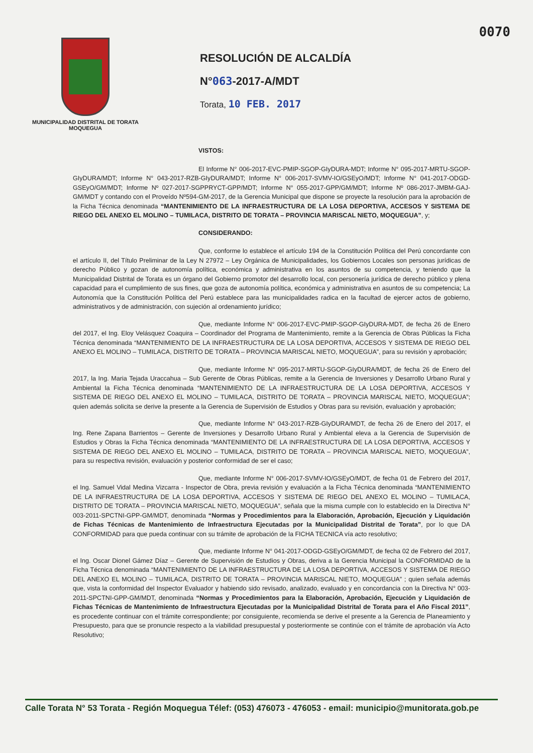0070
MUNICIPALIDAD DISTRITAL DE TORATA
MOQUEGUA
RESOLUCIÓN DE ALCALDÍA
N°063-2017-A/MDT
Torata, 10 FEB. 2017
VISTOS:
El Informe N° 006-2017-EVC-PMIP-SGOP-GIyDURA-MDT; Informe N° 095-2017-MRTU-SGOP-GIyDURA/MDT; Informe N° 043-2017-RZB-GIyDURA/MDT; Informe N° 006-2017-SVMV-IO/GSEyO/MDT; Informe N° 041-2017-ODGD-GSEyO/GM/MDT; Informe Nº 027-2017-SGPPRYCT-GPP/MDT; Informe N° 055-2017-GPP/GM/MDT; Informe Nº 086-2017-JMBM-GAJ-GM/MDT y contando con el Proveído Nº594-GM-2017, de la Gerencia Municipal que dispone se proyecte la resolución para la aprobación de la Ficha Técnica denominada “MANTENIMIENTO DE LA INFRAESTRUCTURA DE LA LOSA DEPORTIVA, ACCESOS Y SISTEMA DE RIEGO DEL ANEXO EL MOLINO – TUMILACA, DISTRITO DE TORATA – PROVINCIA MARISCAL NIETO, MOQUEGUA”, y;
CONSIDERANDO:
Que, conforme lo establece el artículo 194 de la Constitución Política del Perú concordante con el artículo II, del Título Preliminar de la Ley N 27972 – Ley Orgánica de Municipalidades, los Gobiernos Locales son personas jurídicas de derecho Público y gozan de autonomía política, económica y administrativa en los asuntos de su competencia, y teniendo que la Municipalidad Distrital de Torata es un órgano del Gobierno promotor del desarrollo local, con personería jurídica de derecho público y plena capacidad para el cumplimiento de sus fines, que goza de autonomía política, económica y administrativa en asuntos de su competencia; La Autonomía que la Constitución Política del Perú establece para las municipalidades radica en la facultad de ejercer actos de gobierno, administrativos y de administración, con sujeción al ordenamiento jurídico;
Que, mediante Informe N° 006-2017-EVC-PMIP-SGOP-GIyDURA-MDT, de fecha 26 de Enero del 2017, el Ing. Eloy Velásquez Coaquira – Coordinador del Programa de Mantenimiento, remite a la Gerencia de Obras Públicas la Ficha Técnica denominada “MANTENIMIENTO DE LA INFRAESTRUCTURA DE LA LOSA DEPORTIVA, ACCESOS Y SISTEMA DE RIEGO DEL ANEXO EL MOLINO – TUMILACA, DISTRITO DE TORATA – PROVINCIA MARISCAL NIETO, MOQUEGUA”, para su revisión y aprobación;
Que, mediante Informe N° 095-2017-MRTU-SGOP-GIyDURA/MDT, de fecha 26 de Enero del 2017, la Ing. Maria Tejada Uraccahua – Sub Gerente de Obras Públicas, remite a la Gerencia de Inversiones y Desarrollo Urbano Rural y Ambiental la Ficha Técnica denominada “MANTENIMIENTO DE LA INFRAESTRUCTURA DE LA LOSA DEPORTIVA, ACCESOS Y SISTEMA DE RIEGO DEL ANEXO EL MOLINO – TUMILACA, DISTRITO DE TORATA – PROVINCIA MARISCAL NIETO, MOQUEGUA”; quien además solicita se derive la presente a la Gerencia de Supervisión de Estudios y Obras para su revisión, evaluación y aprobación;
Que, mediante Informe N° 043-2017-RZB-GIyDURA/MDT, de fecha 26 de Enero del 2017, el Ing. Rene Zapana Barrientos – Gerente de Inversiones y Desarrollo Urbano Rural y Ambiental eleva a la Gerencia de Supervisión de Estudios y Obras la Ficha Técnica denominada “MANTENIMIENTO DE LA INFRAESTRUCTURA DE LA LOSA DEPORTIVA, ACCESOS Y SISTEMA DE RIEGO DEL ANEXO EL MOLINO – TUMILACA, DISTRITO DE TORATA – PROVINCIA MARISCAL NIETO, MOQUEGUA”, para su respectiva revisión, evaluación y posterior conformidad de ser el caso;
Que, mediante Informe N° 006-2017-SVMV-IO/GSEyO/MDT, de fecha 01 de Febrero del 2017, el Ing. Samuel Vidal Medina Vizcarra - Inspector de Obra, previa revisión y evaluación a la Ficha Técnica denominada “MANTENIMIENTO DE LA INFRAESTRUCTURA DE LA LOSA DEPORTIVA, ACCESOS Y SISTEMA DE RIEGO DEL ANEXO EL MOLINO – TUMILACA, DISTRITO DE TORATA – PROVINCIA MARISCAL NIETO, MOQUEGUA”, señala que la misma cumple con lo establecido en la Directiva N° 003-2011-SPCTNI-GPP-GM/MDT, denominada “Normas y Procedimientos para la Elaboración, Aprobación, Ejecución y Liquidación de Fichas Técnicas de Mantenimiento de Infraestructura Ejecutadas por la Municipalidad Distrital de Torata”, por lo que DA CONFORMIDAD para que pueda continuar con su trámite de aprobación de la FICHA TECNICA vía acto resolutivo;
Que, mediante Informe N° 041-2017-ODGD-GSEyO/GM/MDT, de fecha 02 de Febrero del 2017, el Ing. Oscar Dionel Gámez Díaz – Gerente de Supervisión de Estudios y Obras, deriva a la Gerencia Municipal la CONFORMIDAD de la Ficha Técnica denominada “MANTENIMIENTO DE LA INFRAESTRUCTURA DE LA LOSA DEPORTIVA, ACCESOS Y SISTEMA DE RIEGO DEL ANEXO EL MOLINO – TUMILACA, DISTRITO DE TORATA – PROVINCIA MARISCAL NIETO, MOQUEGUA” ; quien señala además que, vista la conformidad del Inspector Evaluador y habiendo sido revisado, analizado, evaluado y en concordancia con la Directiva N° 003-2011-SPCTNI-GPP-GM/MDT, denominada “Normas y Procedimientos para la Elaboración, Aprobación, Ejecución y Liquidación de Fichas Técnicas de Mantenimiento de Infraestructura Ejecutadas por la Municipalidad Distrital de Torata para el Año Fiscal 2011”, es procedente continuar con el trámite correspondiente; por consiguiente, recomienda se derive el presente a la Gerencia de Planeamiento y Presupuesto, para que se pronuncie respecto a la viabilidad presupuestal y posteriormente se continúe con el trámite de aprobación vía Acto Resolutivo;
Calle Torata N° 53 Torata - Región Moquegua Télef: (053) 476073 - 476053 - email: municipio@munitorata.gob.pe